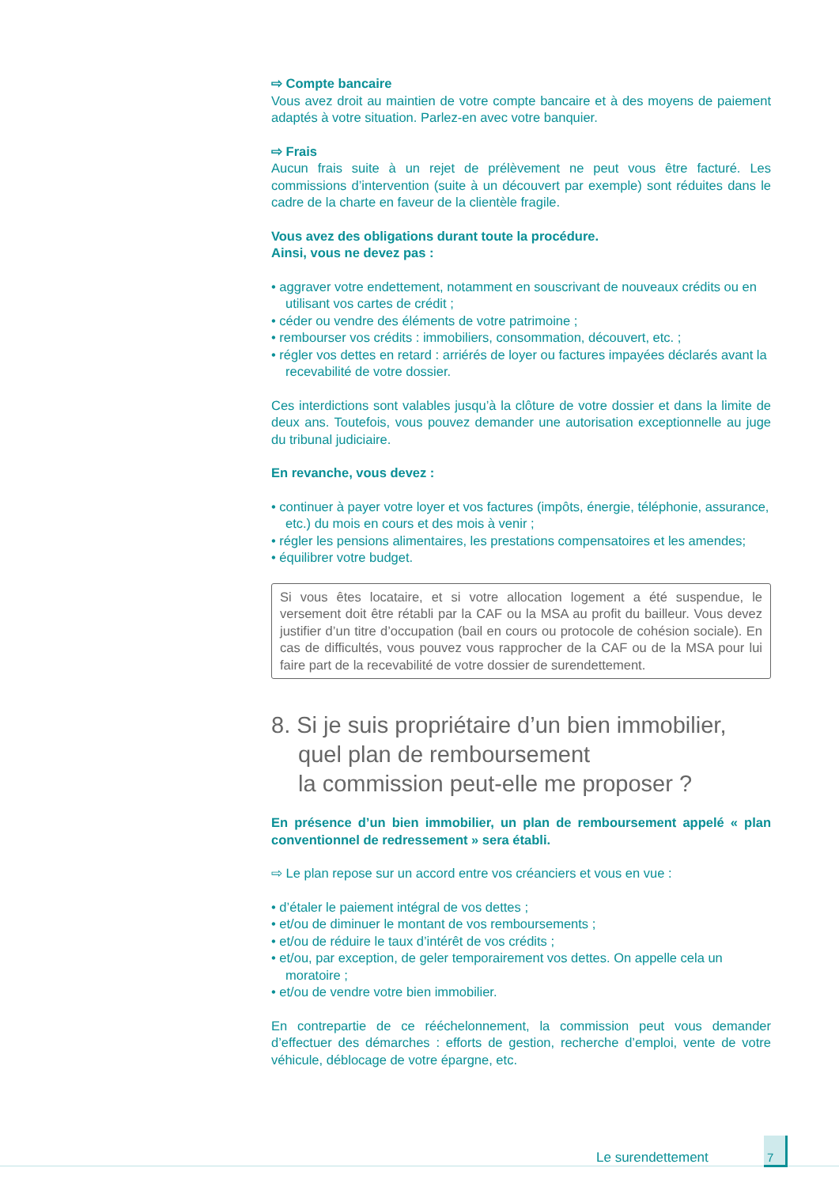⇨ Compte bancaire
Vous avez droit au maintien de votre compte bancaire et à des moyens de paiement adaptés à votre situation. Parlez-en avec votre banquier.
⇨ Frais
Aucun frais suite à un rejet de prélèvement ne peut vous être facturé. Les commissions d’intervention (suite à un découvert par exemple) sont réduites dans le cadre de la charte en faveur de la clientèle fragile.
Vous avez des obligations durant toute la procédure.
Ainsi, vous ne devez pas :
• aggraver votre endettement, notamment en souscrivant de nouveaux crédits ou en utilisant vos cartes de crédit ;
• céder ou vendre des éléments de votre patrimoine ;
• rembourser vos crédits : immobiliers, consommation, découvert, etc. ;
• régler vos dettes en retard : arriérés de loyer ou factures impayées déclarés avant la recevabilité de votre dossier.
Ces interdictions sont valables jusqu’à la clôture de votre dossier et dans la limite de deux ans. Toutefois, vous pouvez demander une autorisation exceptionnelle au juge du tribunal judiciaire.
En revanche, vous devez :
• continuer à payer votre loyer et vos factures (impôts, énergie, téléphonie, assurance, etc.) du mois en cours et des mois à venir ;
• régler les pensions alimentaires, les prestations compensatoires et les amendes;
• équilibrer votre budget.
Si vous êtes locataire, et si votre allocation logement a été suspendue, le versement doit être rétabli par la CAF ou la MSA au profit du bailleur. Vous devez justifier d’un titre d’occupation (bail en cours ou protocole de cohésion sociale). En cas de difficultés, vous pouvez vous rapprocher de la CAF ou de la MSA pour lui faire part de la recevabilité de votre dossier de surendettement.
8. Si je suis propriétaire d’un bien immobilier, quel plan de remboursement
la commission peut-elle me proposer ?
En présence d’un bien immobilier, un plan de remboursement appelé « plan conventionnel de redressement » sera établi.
⇨ Le plan repose sur un accord entre vos créanciers et vous en vue :
• d’étaler le paiement intégral de vos dettes ;
• et/ou de diminuer le montant de vos remboursements ;
• et/ou de réduire le taux d’intérêt de vos crédits ;
• et/ou, par exception, de geler temporairement vos dettes. On appelle cela un moratoire ;
• et/ou de vendre votre bien immobilier.
En contrepartie de ce rééchelonnement, la commission peut vous demander d’effectuer des démarches : efforts de gestion, recherche d’emploi, vente de votre véhicule, déblocage de votre épargne, etc.
Le surendettement
7